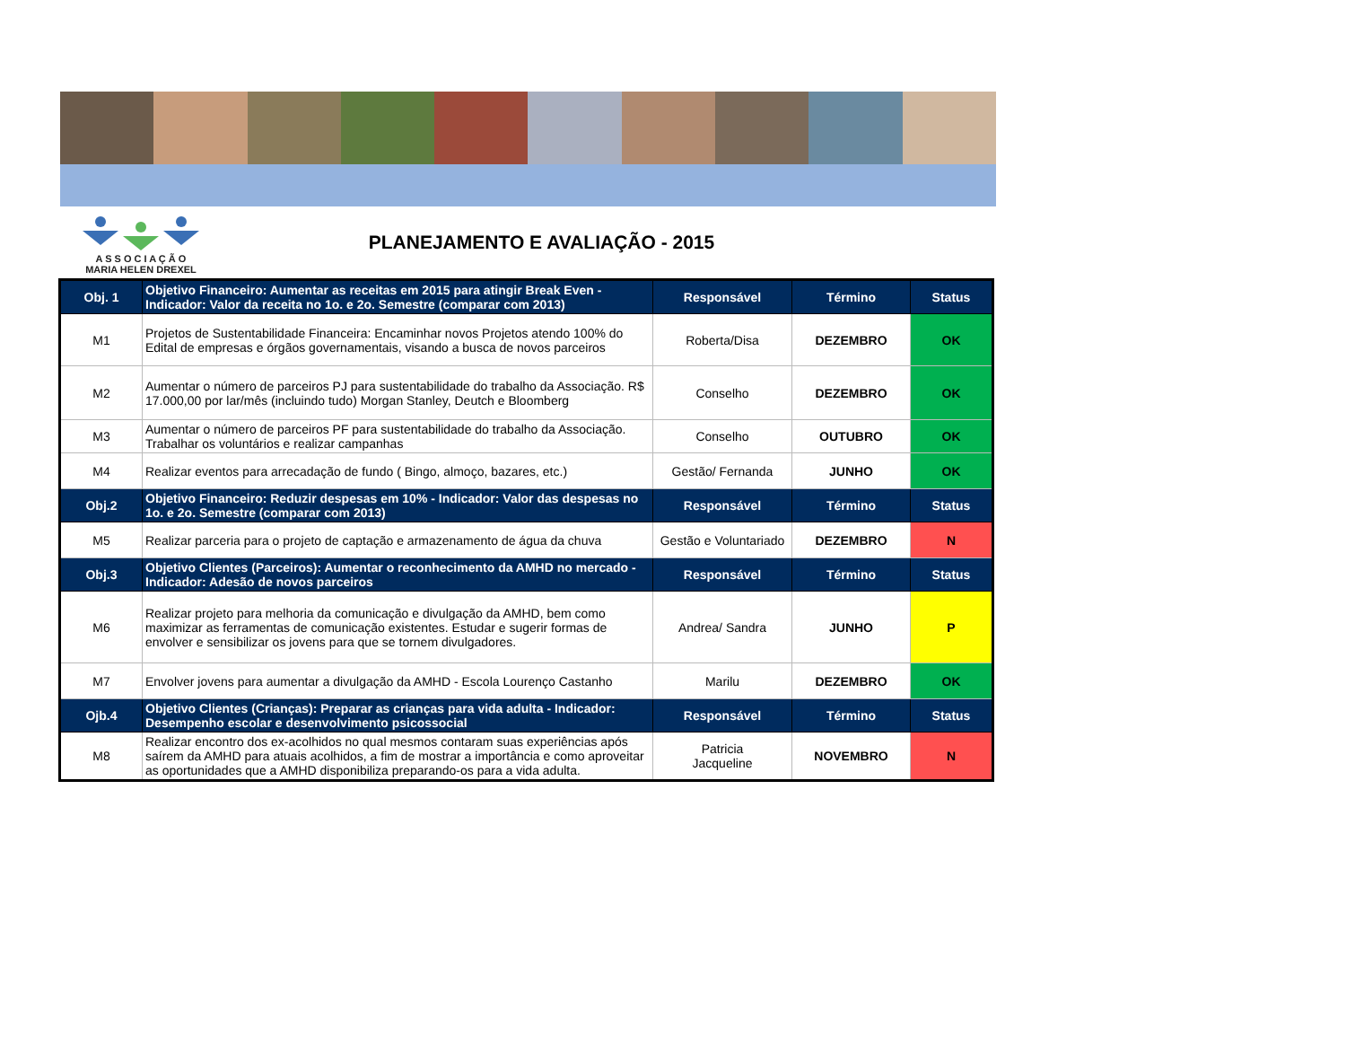A S S O C I A Ç Ã O
MARIA HELEN DREXEL
PLANEJAMENTO E AVALIAÇÃO - 2015
| Obj. 1 | Objetivo Financeiro: Aumentar as receitas em 2015 para atingir Break Even - Indicador: Valor da receita no 1o. e 2o. Semestre (comparar com 2013) | Responsável | Término | Status |
| --- | --- | --- | --- | --- |
| M1 | Projetos de Sustentabilidade Financeira: Encaminhar novos Projetos atendo 100% do Edital de empresas e órgãos governamentais, visando a busca de novos parceiros | Roberta/Disa | DEZEMBRO | OK |
| M2 | Aumentar o número de parceiros PJ para sustentabilidade do trabalho da Associação. R$ 17.000,00 por lar/mês (incluindo tudo) Morgan Stanley, Deutch e Bloomberg | Conselho | DEZEMBRO | OK |
| M3 | Aumentar o número de parceiros PF para sustentabilidade do trabalho da Associação. Trabalhar os voluntários e realizar campanhas | Conselho | OUTUBRO | OK |
| M4 | Realizar eventos para arrecadação de fundo ( Bingo, almoço, bazares, etc.) | Gestão/ Fernanda | JUNHO | OK |
| Obj.2 | Objetivo Financeiro: Reduzir despesas em 10% - Indicador: Valor das despesas no 1o. e 2o. Semestre (comparar com 2013) | Responsável | Término | Status |
| M5 | Realizar parceria para o projeto de captação e armazenamento de água da chuva | Gestão e Voluntariado | DEZEMBRO | N |
| Obj.3 | Objetivo Clientes (Parceiros): Aumentar o reconhecimento da AMHD no mercado - Indicador: Adesão de novos parceiros | Responsável | Término | Status |
| M6 | Realizar projeto para melhoria da comunicação e divulgação da AMHD, bem como maximizar as ferramentas de comunicação existentes. Estudar e sugerir formas de envolver e sensibilizar os jovens para que se tornem divulgadores. | Andrea/ Sandra | JUNHO | P |
| M7 | Envolver jovens para aumentar a divulgação da AMHD - Escola Lourenço Castanho | Marilu | DEZEMBRO | OK |
| Ojb.4 | Objetivo Clientes (Crianças): Preparar as crianças para vida adulta - Indicador: Desempenho escolar e desenvolvimento psicossocial | Responsável | Término | Status |
| M8 | Realizar encontro dos ex-acolhidos no qual mesmos contaram suas experiências após saírem da AMHD para atuais acolhidos, a fim de mostrar a importância e como aproveitar as oportunidades que a AMHD disponibiliza preparando-os para a vida adulta. | Patricia Jacqueline | NOVEMBRO | N |